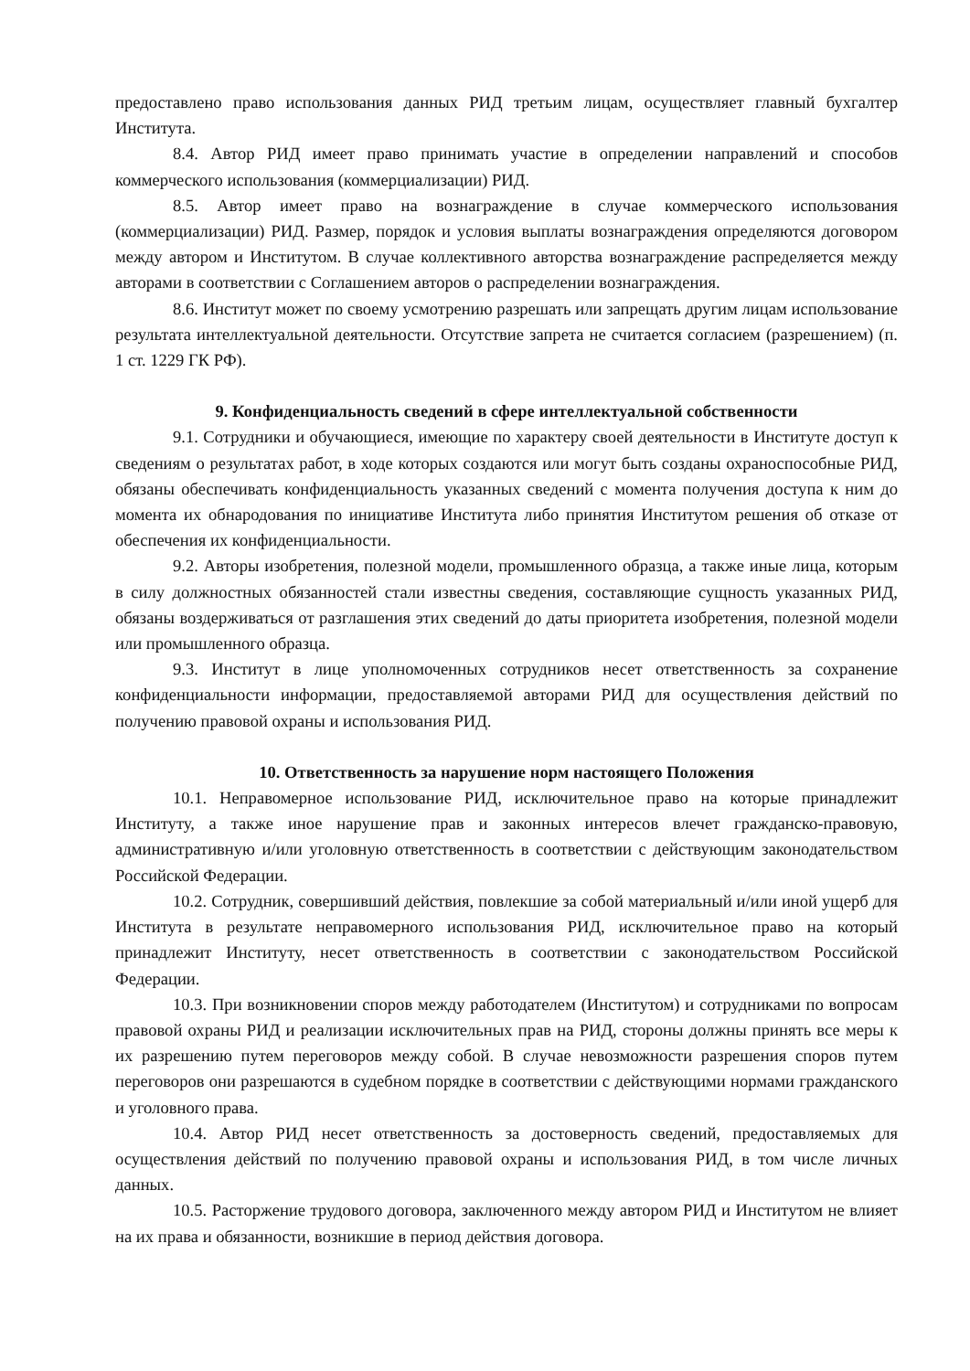предоставлено право использования данных РИД третьим лицам, осуществляет главный бухгалтер Института.
8.4. Автор РИД имеет право принимать участие в определении направлений и способов коммерческого использования (коммерциализации) РИД.
8.5. Автор имеет право на вознаграждение в случае коммерческого использования (коммерциализации) РИД. Размер, порядок и условия выплаты вознаграждения определяются договором между автором и Институтом. В случае коллективного авторства вознаграждение распределяется между авторами в соответствии с Соглашением авторов о распределении вознаграждения.
8.6. Институт может по своему усмотрению разрешать или запрещать другим лицам использование результата интеллектуальной деятельности. Отсутствие запрета не считается согласием (разрешением) (п. 1 ст. 1229 ГК РФ).
9. Конфиденциальность сведений в сфере интеллектуальной собственности
9.1. Сотрудники и обучающиеся, имеющие по характеру своей деятельности в Институте доступ к сведениям о результатах работ, в ходе которых создаются или могут быть созданы охраноспособные РИД, обязаны обеспечивать конфиденциальность указанных сведений с момента получения доступа к ним до момента их обнародования по инициативе Института либо принятия Институтом решения об отказе от обеспечения их конфиденциальности.
9.2. Авторы изобретения, полезной модели, промышленного образца, а также иные лица, которым в силу должностных обязанностей стали известны сведения, составляющие сущность указанных РИД, обязаны воздерживаться от разглашения этих сведений до даты приоритета изобретения, полезной модели или промышленного образца.
9.3. Институт в лице уполномоченных сотрудников несет ответственность за сохранение конфиденциальности информации, предоставляемой авторами РИД для осуществления действий по получению правовой охраны и использования РИД.
10. Ответственность за нарушение норм настоящего Положения
10.1. Неправомерное использование РИД, исключительное право на которые принадлежит Институту, а также иное нарушение прав и законных интересов влечет гражданско-правовую, административную и/или уголовную ответственность в соответствии с действующим законодательством Российской Федерации.
10.2. Сотрудник, совершивший действия, повлекшие за собой материальный и/или иной ущерб для Института в результате неправомерного использования РИД, исключительное право на который принадлежит Институту, несет ответственность в соответствии с законодательством Российской Федерации.
10.3. При возникновении споров между работодателем (Институтом) и сотрудниками по вопросам правовой охраны РИД и реализации исключительных прав на РИД, стороны должны принять все меры к их разрешению путем переговоров между собой. В случае невозможности разрешения споров путем переговоров они разрешаются в судебном порядке в соответствии с действующими нормами гражданского и уголовного права.
10.4. Автор РИД несет ответственность за достоверность сведений, предоставляемых для осуществления действий по получению правовой охраны и использования РИД, в том числе личных данных.
10.5. Расторжение трудового договора, заключенного между автором РИД и Институтом не влияет на их права и обязанности, возникшие в период действия договора.